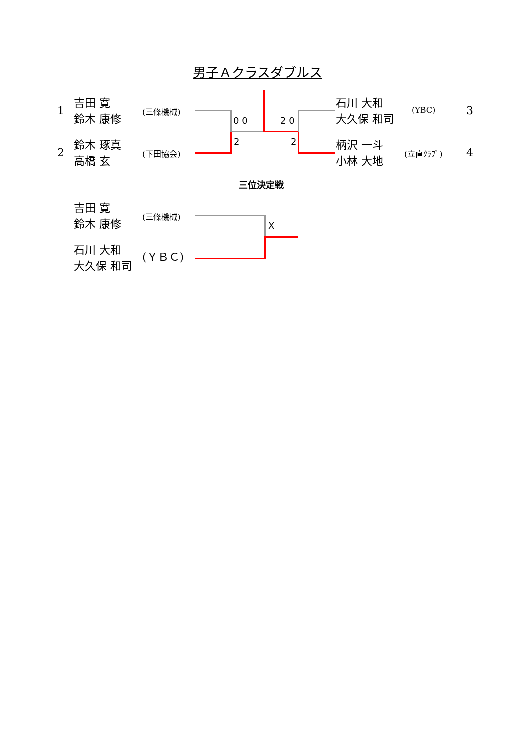男子Ａクラスダブルス
1
吉田 寛
鈴木 康修
(三條機械)
2
鈴木 琢真
高橋 玄
(下田協会)
石川 大和
大久保 和司
(YBC) 3
柄沢 一斗
小林 大地
(立直ｸﾗﾌﾞ) 4
0 0 2 0
2 2
三位決定戦
吉田 寛
鈴木 康修
(三條機械)
石川 大和
大久保 和司
(ＹＢＣ)
X